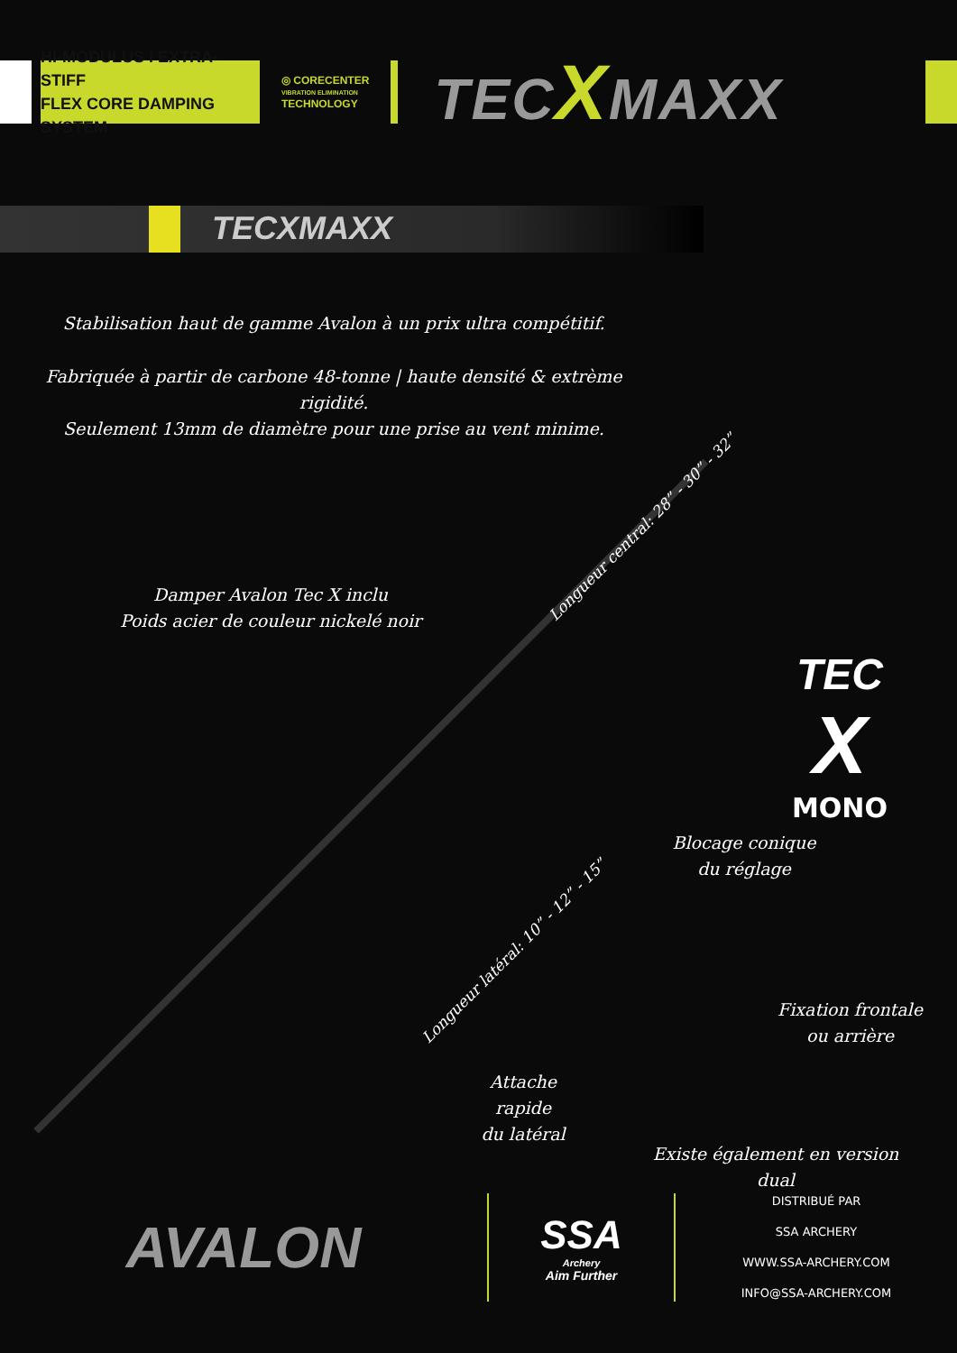HI-MODULUS I EXTRA-STIFF
FLEX CORE DAMPING SYSTEM
◎ CORECENTER
VIBRATION ELIMINATION
TECHNOLOGY
TECXMAXX
TECXMAXX
Stabilisation haut de gamme Avalon à un prix ultra compétitif.
Fabriquée à partir de carbone 48-tonne | haute densité & extrème rigidité.
Seulement 13mm de diamètre pour une prise au vent minime.
Damper Avalon Tec X inclu
Poids acier de couleur nickelé noir
Longueur central: 28” - 30” - 32”
Longueur latéral: 10” - 12” - 15”
TEC
X
MONO
Blocage conique
du réglage
Fixation frontale
ou arrière
Attache rapide
du latéral
Existe également en version dual
AVALON
SSA
Archery
Aim Further
DISTRIBUÉ PAR
SSA ARCHERY
WWW.SSA-ARCHERY.COM
INFO@SSA-ARCHERY.COM